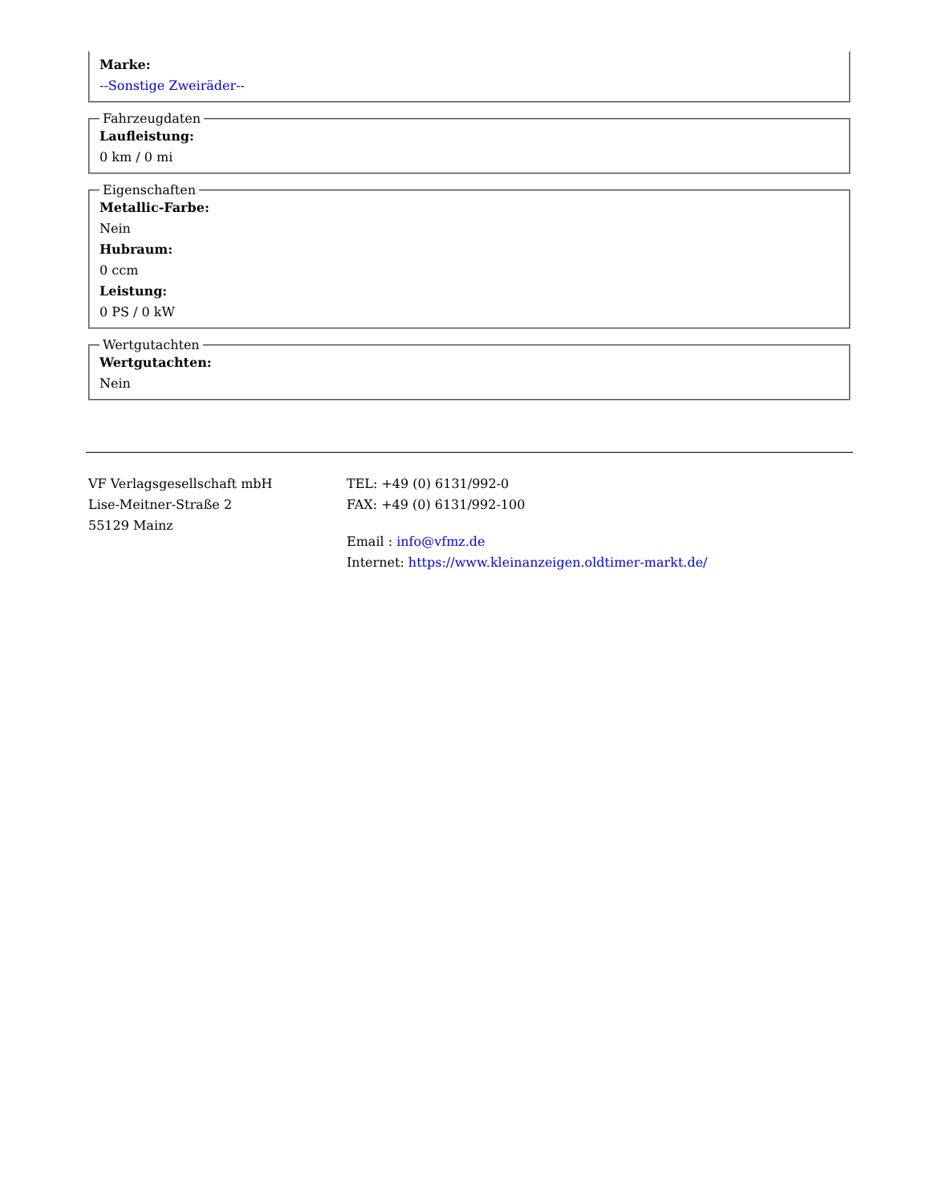Marke:
--Sonstige Zweiräder--
Fahrzeugdaten
Laufleistung:
0 km / 0 mi
Eigenschaften
Metallic-Farbe:
Nein
Hubraum:
0 ccm
Leistung:
0 PS / 0 kW
Wertgutachten
Wertgutachten:
Nein
VF Verlagsgesellschaft mbH
Lise-Meitner-Straße 2
55129 Mainz
TEL: +49 (0) 6131/992-0
FAX: +49 (0) 6131/992-100
Email : info@vfmz.de
Internet: https://www.kleinanzeigen.oldtimer-markt.de/